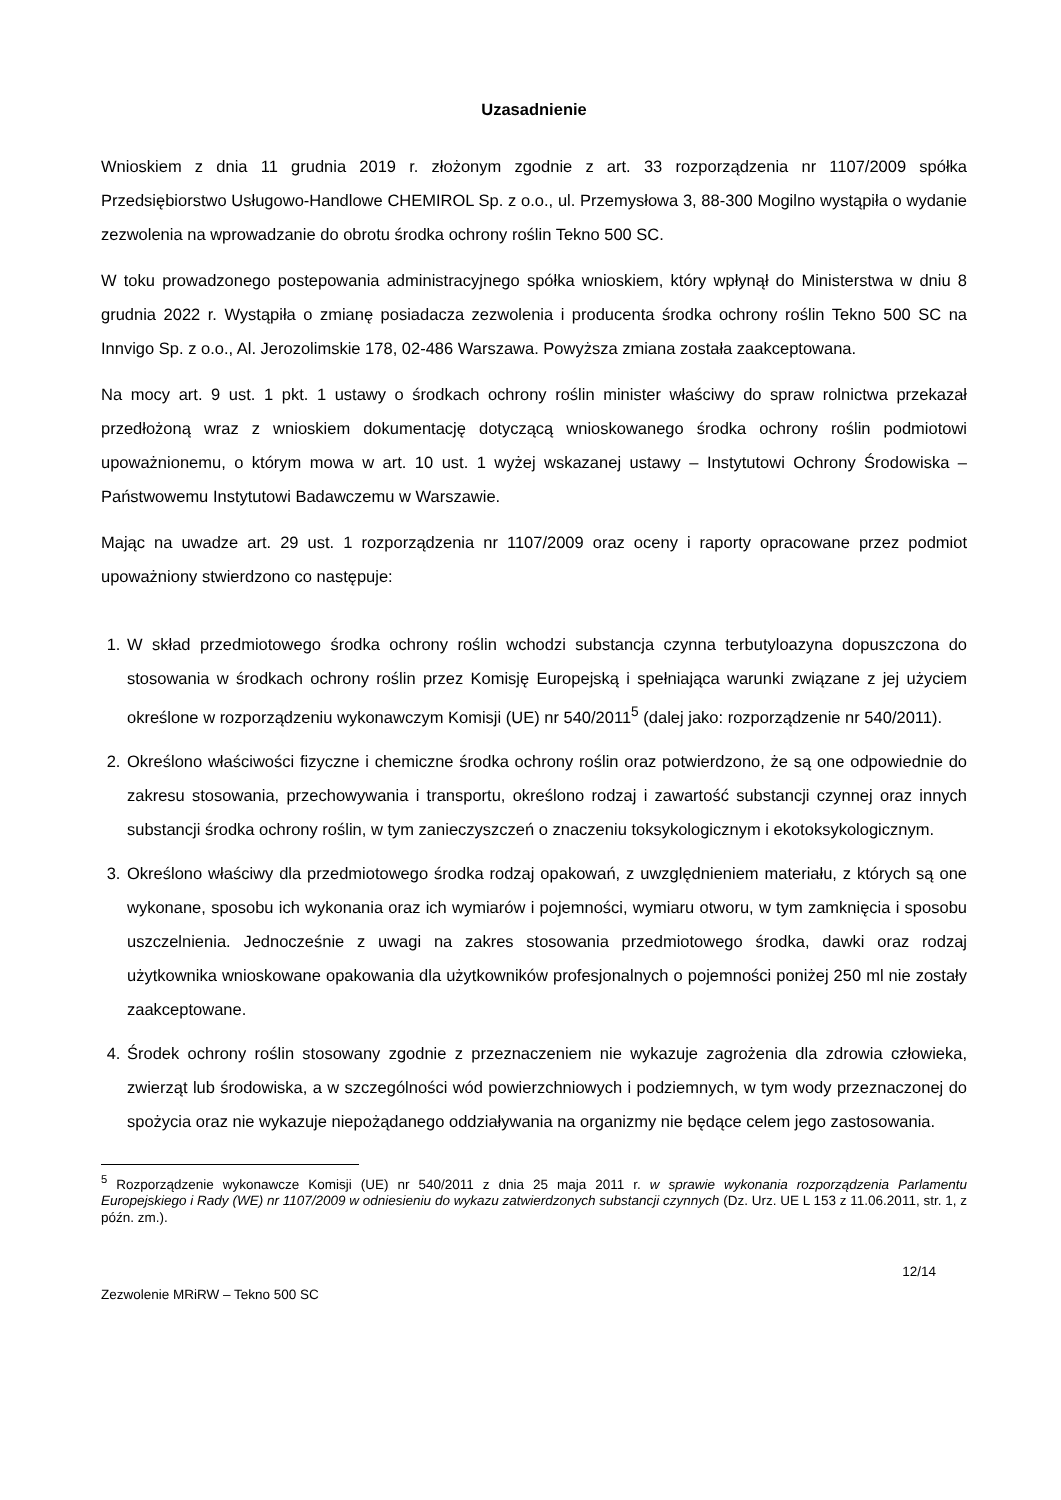Uzasadnienie
Wnioskiem z dnia 11 grudnia 2019 r. złożonym zgodnie z art. 33 rozporządzenia nr 1107/2009 spółka Przedsiębiorstwo Usługowo-Handlowe CHEMIROL Sp. z o.o., ul. Przemysłowa 3, 88-300 Mogilno wystąpiła o wydanie zezwolenia na wprowadzanie do obrotu środka ochrony roślin Tekno 500 SC.
W toku prowadzonego postepowania administracyjnego spółka wnioskiem, który wpłynął do Ministerstwa w dniu 8 grudnia 2022 r. Wystąpiła o zmianę posiadacza zezwolenia i producenta środka ochrony roślin Tekno 500 SC na Innvigo Sp. z o.o., Al. Jerozolimskie 178, 02-486 Warszawa. Powyższa zmiana została zaakceptowana.
Na mocy art. 9 ust. 1 pkt. 1 ustawy o środkach ochrony roślin minister właściwy do spraw rolnictwa przekazał przedłożoną wraz z wnioskiem dokumentację dotyczącą wnioskowanego środka ochrony roślin podmiotowi upoważnionemu, o którym mowa w art. 10 ust. 1 wyżej wskazanej ustawy – Instytutowi Ochrony Środowiska – Państwowemu Instytutowi Badawczemu w Warszawie.
Mając na uwadze art. 29 ust. 1 rozporządzenia nr 1107/2009 oraz oceny i raporty opracowane przez podmiot upoważniony stwierdzono co następuje:
1. W skład przedmiotowego środka ochrony roślin wchodzi substancja czynna terbutyloazyna dopuszczona do stosowania w środkach ochrony roślin przez Komisję Europejską i spełniająca warunki związane z jej użyciem określone w rozporządzeniu wykonawczym Komisji (UE) nr 540/2011<sup>5</sup> (dalej jako: rozporządzenie nr 540/2011).
2. Określono właściwości fizyczne i chemiczne środka ochrony roślin oraz potwierdzono, że są one odpowiednie do zakresu stosowania, przechowywania i transportu, określono rodzaj i zawartość substancji czynnej oraz innych substancji środka ochrony roślin, w tym zanieczyszczeń o znaczeniu toksykologicznym i ekotoksykologicznym.
3. Określono właściwy dla przedmiotowego środka rodzaj opakowań, z uwzględnieniem materiału, z których są one wykonane, sposobu ich wykonania oraz ich wymiarów i pojemności, wymiaru otworu, w tym zamknięcia i sposobu uszczelnienia. Jednocześnie z uwagi na zakres stosowania przedmiotowego środka, dawki oraz rodzaj użytkownika wnioskowane opakowania dla użytkowników profesjonalnych o pojemności poniżej 250 ml nie zostały zaakceptowane.
4. Środek ochrony roślin stosowany zgodnie z przeznaczeniem nie wykazuje zagrożenia dla zdrowia człowieka, zwierząt lub środowiska, a w szczególności wód powierzchniowych i podziemnych, w tym wody przeznaczonej do spożycia oraz nie wykazuje niepożądanego oddziaływania na organizmy nie będące celem jego zastosowania.
<sup>5</sup> Rozporządzenie wykonawcze Komisji (UE) nr 540/2011 z dnia 25 maja 2011 r. w sprawie wykonania rozporządzenia Parlamentu Europejskiego i Rady (WE) nr 1107/2009 w odniesieniu do wykazu zatwierdzonych substancji czynnych (Dz. Urz. UE L 153 z 11.06.2011, str. 1, z późn. zm.).
12/14
Zezwolenie MRiRW – Tekno 500 SC